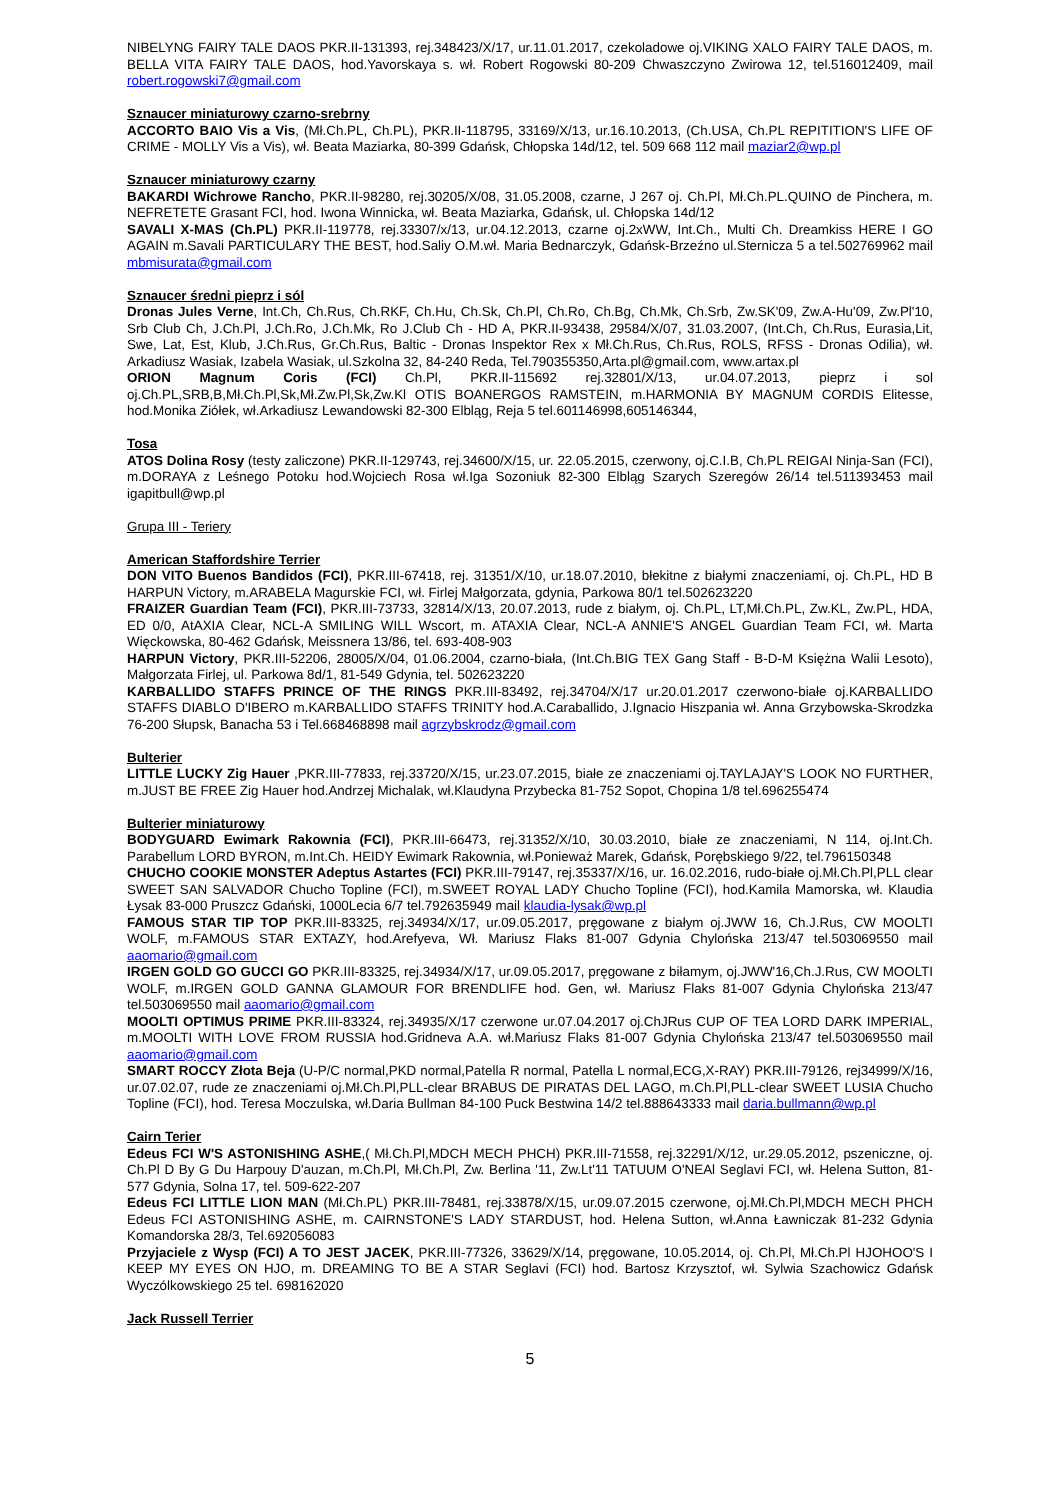NIBELYNG FAIRY TALE DAOS PKR.II-131393, rej.348423/X/17, ur.11.01.2017, czekoladowe oj.VIKING XALO FAIRY TALE DAOS, m. BELLA VITA FAIRY TALE DAOS, hod.Yavorskaya s. wł. Robert Rogowski 80-209 Chwaszczyno Zwirowa 12, tel.516012409, mail robert.rogowski7@gmail.com
Sznaucer miniaturowy czarno-srebrny
ACCORTO BAIO Vis a Vis, (Mł.Ch.PL, Ch.PL), PKR.II-118795, 33169/X/13, ur.16.10.2013, (Ch.USA, Ch.PL REPITITION'S LIFE OF CRIME - MOLLY Vis a Vis), wł. Beata Maziarka, 80-399 Gdańsk, Chłopska 14d/12, tel. 509 668 112 mail maziar2@wp.pl
Sznaucer miniaturowy czarny
BAKARDI Wichrowe Rancho, PKR.II-98280, rej.30205/X/08, 31.05.2008, czarne, J 267 oj. Ch.Pl, Mł.Ch.PL.QUINO de Pinchera, m. NEFRETETE Grasant FCI, hod. Iwona Winnicka, wł. Beata Maziarka, Gdańsk, ul. Chłopska 14d/12
SAVALI X-MAS (Ch.PL) PKR.II-119778, rej.33307/x/13, ur.04.12.2013, czarne oj.2xWW, Int.Ch., Multi Ch. Dreamkiss HERE I GO AGAIN m.Savali PARTICULARY THE BEST, hod.Saliy O.M.wł. Maria Bednarczyk, Gdańsk-Brzeźno ul.Sternicza 5 a tel.502769962 mail mbmisurata@gmail.com
Sznaucer średni pieprz i sól
Dronas Jules Verne, Int.Ch, Ch.Rus, Ch.RKF, Ch.Hu, Ch.Sk, Ch.Pl, Ch.Ro, Ch.Bg, Ch.Mk, Ch.Srb, Zw.SK'09, Zw.A-Hu'09, Zw.Pl'10, Srb Club Ch, J.Ch.Pl, J.Ch.Ro, J.Ch.Mk, Ro J.Club Ch - HD A, PKR.II-93438, 29584/X/07, 31.03.2007, (Int.Ch, Ch.Rus, Eurasia,Lit, Swe, Lat, Est, Klub, J.Ch.Rus, Gr.Ch.Rus, Baltic - Dronas Inspektor Rex x Mł.Ch.Rus, Ch.Rus, ROLS, RFSS - Dronas Odilia), wł. Arkadiusz Wasiak, Izabela Wasiak, ul.Szkolna 32, 84-240 Reda, Tel.790355350,Arta.pl@gmail.com, www.artax.pl
ORION Magnum Coris (FCI) Ch.Pl, PKR.II-115692 rej.32801/X/13, ur.04.07.2013, pieprz i sol oj.Ch.PL,SRB,B,Mł.Ch.Pl,Sk,Mł.Zw.Pl,Sk,Zw.Kl OTIS BOANERGOS RAMSTEIN, m.HARMONIA BY MAGNUM CORDIS Elitesse, hod.Monika Ziółek, wł.Arkadiusz Lewandowski 82-300 Elbląg, Reja 5 tel.601146998,605146344,
Tosa
ATOS Dolina Rosy (testy zaliczone) PKR.II-129743, rej.34600/X/15, ur. 22.05.2015, czerwony, oj.C.I.B, Ch.PL REIGAI Ninja-San (FCI), m.DORAYA z Leśnego Potoku hod.Wojciech Rosa wł.Iga Sozoniuk 82-300 Elbląg Szarych Szeregów 26/14 tel.511393453 mail igapitbull@wp.pl
Grupa III - Teriery
American Staffordshire Terrier
DON VITO Buenos Bandidos (FCI), PKR.III-67418, rej. 31351/X/10, ur.18.07.2010, błekitne z białymi znaczeniami, oj. Ch.PL, HD B HARPUN Victory, m.ARABELA Magurskie FCI, wł. Firlej Małgorzata, gdynia, Parkowa 80/1 tel.502623220
FRAIZER Guardian Team (FCI), PKR.III-73733, 32814/X/13, 20.07.2013, rude z białym, oj. Ch.PL, LT,Mł.Ch.PL, Zw.KL, Zw.PL, HDA, ED 0/0, AtAXIA Clear, NCL-A SMILING WILL Wscort, m. ATAXIA Clear, NCL-A ANNIE'S ANGEL Guardian Team FCI, wł. Marta Więckowska, 80-462 Gdańsk, Meissnera 13/86, tel. 693-408-903
HARPUN Victory, PKR.III-52206, 28005/X/04, 01.06.2004, czarno-biała, (Int.Ch.BIG TEX Gang Staff - B-D-M Księżna Walii Lesoto), Małgorzata Firlej, ul. Parkowa 8d/1, 81-549 Gdynia, tel. 502623220
KARBALLIDO STAFFS PRINCE OF THE RINGS PKR.III-83492, rej.34704/X/17 ur.20.01.2017 czerwono-białe oj.KARBALLIDO STAFFS DIABLO D'IBERO m.KARBALLIDO STAFFS TRINITY hod.A.Caraballido, J.Ignacio Hiszpania wł. Anna Grzybowska-Skrodzka 76-200 Słupsk, Banacha 53 i Tel.668468898 mail agrzybskrodz@gmail.com
Bulterier
LITTLE LUCKY Zig Hauer ,PKR.III-77833, rej.33720/X/15, ur.23.07.2015, białe ze znaczeniami oj.TAYLAJAY'S LOOK NO FURTHER, m.JUST BE FREE Zig Hauer hod.Andrzej Michalak, wł.Klaudyna Przybecka 81-752 Sopot, Chopina 1/8 tel.696255474
Bulterier miniaturowy
BODYGUARD Ewimark Rakownia (FCI), PKR.III-66473, rej.31352/X/10, 30.03.2010, białe ze znaczeniami, N 114, oj.Int.Ch. Parabellum LORD BYRON, m.Int.Ch. HEIDY Ewimark Rakownia, wł.Ponieważ Marek, Gdańsk, Porębskiego 9/22, tel.796150348
CHUCHO COOKIE MONSTER Adeptus Astartes (FCI) PKR.III-79147, rej.35337/X/16, ur. 16.02.2016, rudo-białe oj.Mł.Ch.Pl,PLL clear SWEET SAN SALVADOR Chucho Topline (FCI), m.SWEET ROYAL LADY Chucho Topline (FCI), hod.Kamila Mamorska, wł. Klaudia Łysak 83-000 Pruszcz Gdański, 1000Lecia 6/7 tel.792635949 mail klaudia-lysak@wp.pl
FAMOUS STAR TIP TOP PKR.III-83325, rej.34934/X/17, ur.09.05.2017, pręgowane z białym oj.JWW 16, Ch.J.Rus, CW MOOLTI WOLF, m.FAMOUS STAR EXTAZY, hod.Arefyeva, Wł. Mariusz Flaks 81-007 Gdynia Chylońska 213/47 tel.503069550 mail aaomario@gmail.com
IRGEN GOLD GO GUCCI GO PKR.III-83325, rej.34934/X/17, ur.09.05.2017, pręgowane z biłamym, oj.JWW'16,Ch.J.Rus, CW MOOLTI WOLF, m.IRGEN GOLD GANNA GLAMOUR FOR BRENDLIFE hod. Gen, wł. Mariusz Flaks 81-007 Gdynia Chylońska 213/47 tel.503069550 mail aaomario@gmail.com
MOOLTI OPTIMUS PRIME PKR.III-83324, rej.34935/X/17 czerwone ur.07.04.2017 oj.ChJRus CUP OF TEA LORD DARK IMPERIAL, m.MOOLTI WITH LOVE FROM RUSSIA hod.Gridneva A.A. wł.Mariusz Flaks 81-007 Gdynia Chylońska 213/47 tel.503069550 mail aaomario@gmail.com
SMART ROCCY Złota Beja (U-P/C normal,PKD normal,Patella R normal, Patella L normal,ECG,X-RAY) PKR.III-79126, rej34999/X/16, ur.07.02.07, rude ze znaczeniami oj.Mł.Ch.Pl,PLL-clear BRABUS DE PIRATAS DEL LAGO, m.Ch.Pl,PLL-clear SWEET LUSIA Chucho Topline (FCI), hod. Teresa Moczulska, wł.Daria Bullman 84-100 Puck Bestwina 14/2 tel.888643333 mail daria.bullmann@wp.pl
Cairn Terier
Edeus FCI W'S ASTONISHING ASHE,( Mł.Ch.Pl,MDCH MECH PHCH) PKR.III-71558, rej.32291/X/12, ur.29.05.2012, pszeniczne, oj. Ch.Pl D By G Du Harpouy D'auzan, m.Ch.Pl, Mł.Ch.Pl, Zw. Berlina '11, Zw.Lt'11 TATUUM O'NEAl Seglavi FCI, wł. Helena Sutton, 81-577 Gdynia, Solna 17, tel. 509-622-207
Edeus FCI LITTLE LION MAN (Mł.Ch.PL) PKR.III-78481, rej.33878/X/15, ur.09.07.2015 czerwone, oj.Mł.Ch.Pl,MDCH MECH PHCH Edeus FCI ASTONISHING ASHE, m. CAIRNSTONE'S LADY STARDUST, hod. Helena Sutton, wł.Anna Ławniczak 81-232 Gdynia Komandorska 28/3, Tel.692056083
Przyjaciele z Wysp (FCI) A TO JEST JACEK, PKR.III-77326, 33629/X/14, pręgowane, 10.05.2014, oj. Ch.Pl, Mł.Ch.Pl HJOHOO'S I KEEP MY EYES ON HJO, m. DREAMING TO BE A STAR Seglavi (FCI) hod. Bartosz Krzysztof, wł. Sylwia Szachowicz Gdańsk Wyczólkowskiego 25 tel. 698162020
Jack Russell Terrier
5